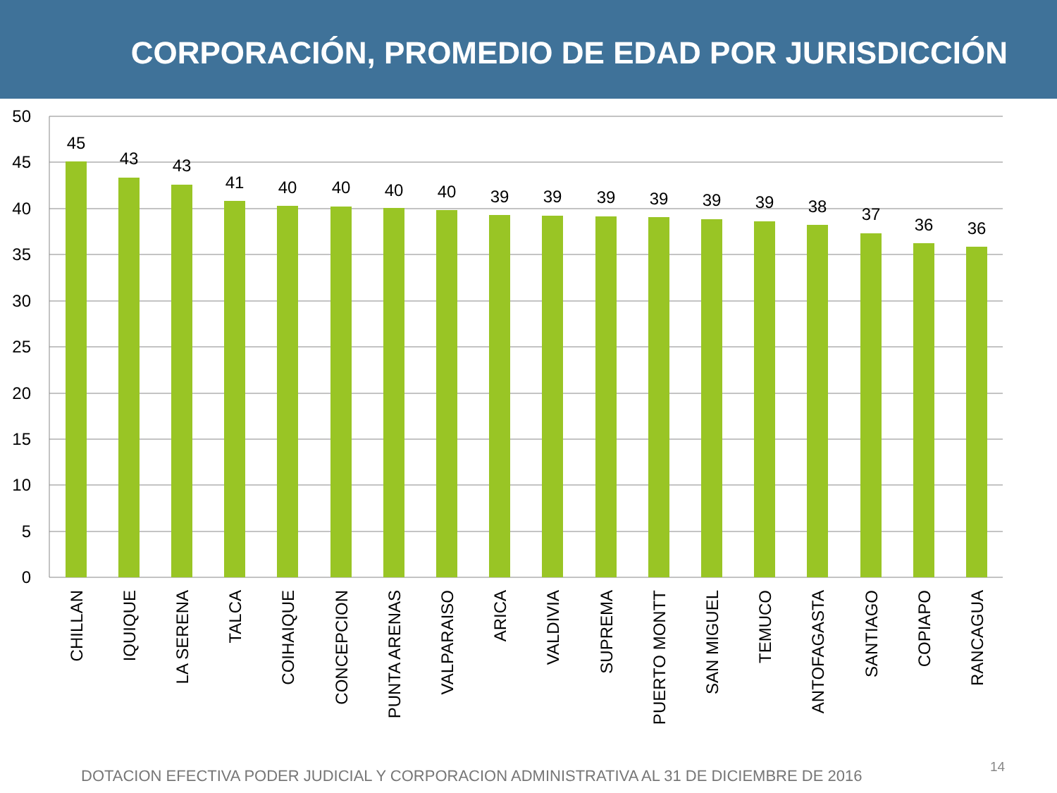CORPORACIÓN, PROMEDIO DE EDAD POR JURISDICCIÓN
50
45
40
35
30
25
20
15
10
5
0
45
43
43
41
40
40
40
40
39
39
39
39
39
39
38
37
36
36
CHILLAN
IQUIQUE
LA SERENA
TALCA
COIHAIQUE
CONCEPCION
PUNTA ARENAS
VALPARAISO
ARICA
VALDIVIA
SUPREMA
PUERTO MONTT
SAN MIGUEL
TEMUCO
ANTOFAGASTA
SANTIAGO
COPIAPO
RANCAGUA
DOTACION EFECTIVA PODER JUDICIAL Y CORPORACION ADMINISTRATIVA AL 31 DE DICIEMBRE DE 2016
14